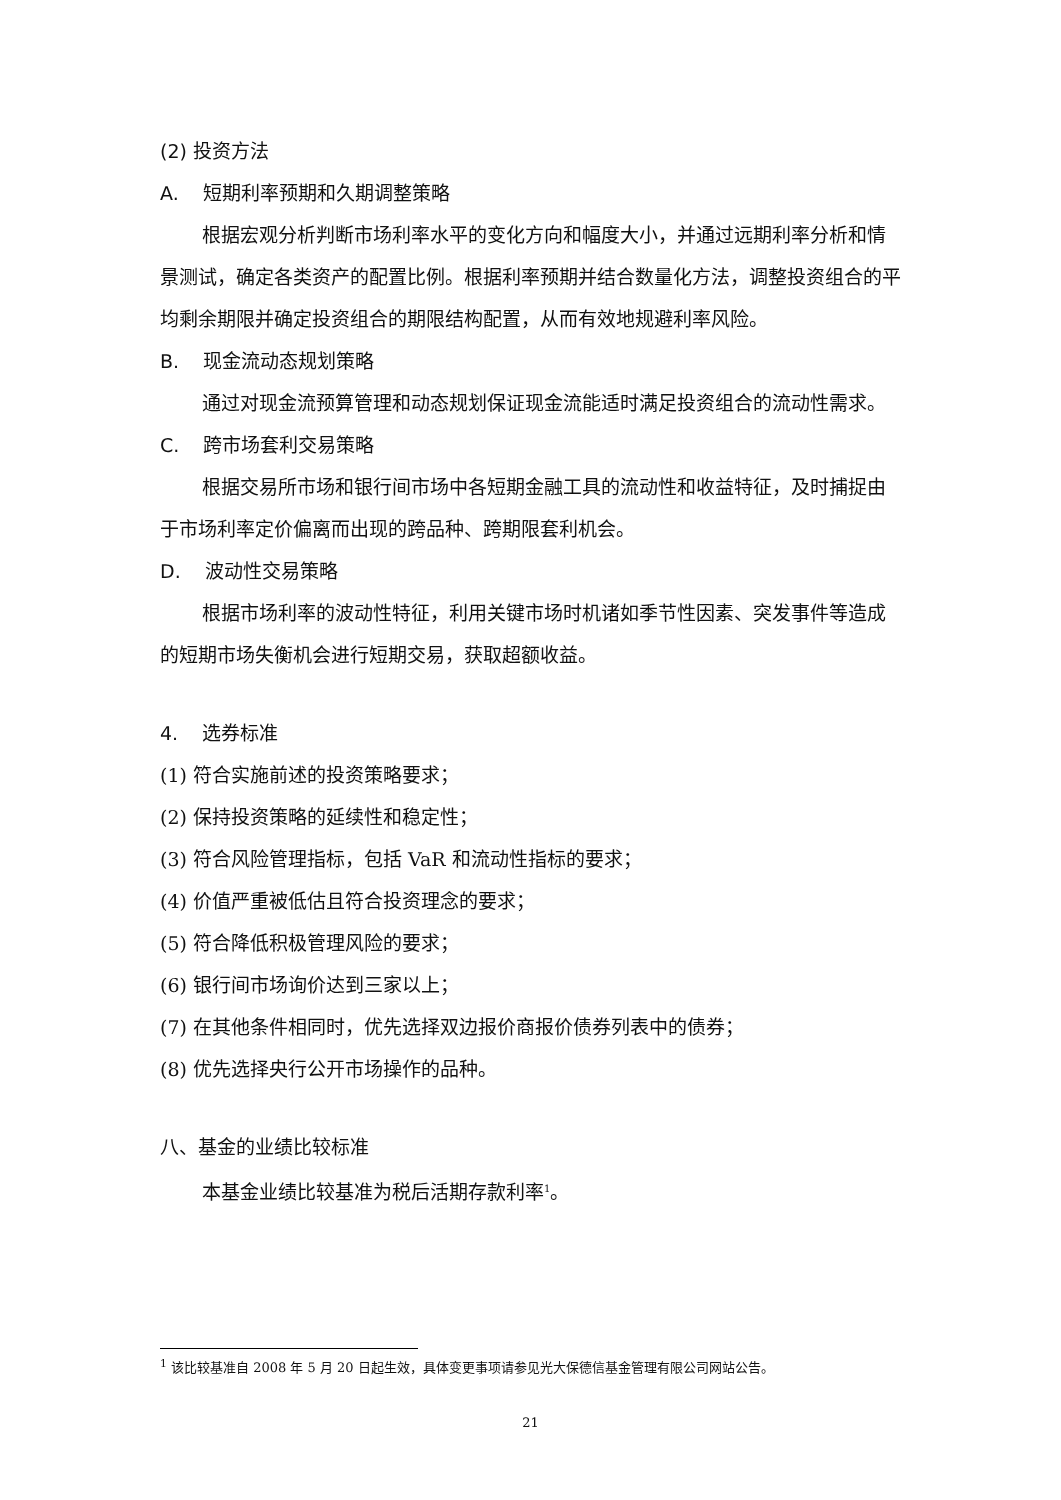(2) 投资方法
A. 短期利率预期和久期调整策略
根据宏观分析判断市场利率水平的变化方向和幅度大小，并通过远期利率分析和情景测试，确定各类资产的配置比例。根据利率预期并结合数量化方法，调整投资组合的平均剩余期限并确定投资组合的期限结构配置，从而有效地规避利率风险。
B. 现金流动态规划策略
通过对现金流预算管理和动态规划保证现金流能适时满足投资组合的流动性需求。
C. 跨市场套利交易策略
根据交易所市场和银行间市场中各短期金融工具的流动性和收益特征，及时捕捉由于市场利率定价偏离而出现的跨品种、跨期限套利机会。
D. 波动性交易策略
根据市场利率的波动性特征，利用关键市场时机诸如季节性因素、突发事件等造成的短期市场失衡机会进行短期交易，获取超额收益。
4. 选券标准
(1) 符合实施前述的投资策略要求；
(2) 保持投资策略的延续性和稳定性；
(3) 符合风险管理指标，包括 VaR 和流动性指标的要求；
(4) 价值严重被低估且符合投资理念的要求；
(5) 符合降低积极管理风险的要求；
(6) 银行间市场询价达到三家以上；
(7) 在其他条件相同时，优先选择双边报价商报价债券列表中的债券；
(8) 优先选择央行公开市场操作的品种。
八、基金的业绩比较标准
本基金业绩比较基准为税后活期存款利率<sup>1</sup>。
<sup>1</sup> 该比较基准自 2008 年 5 月 20 日起生效，具体变更事项请参见光大保德信基金管理有限公司网站公告。
21